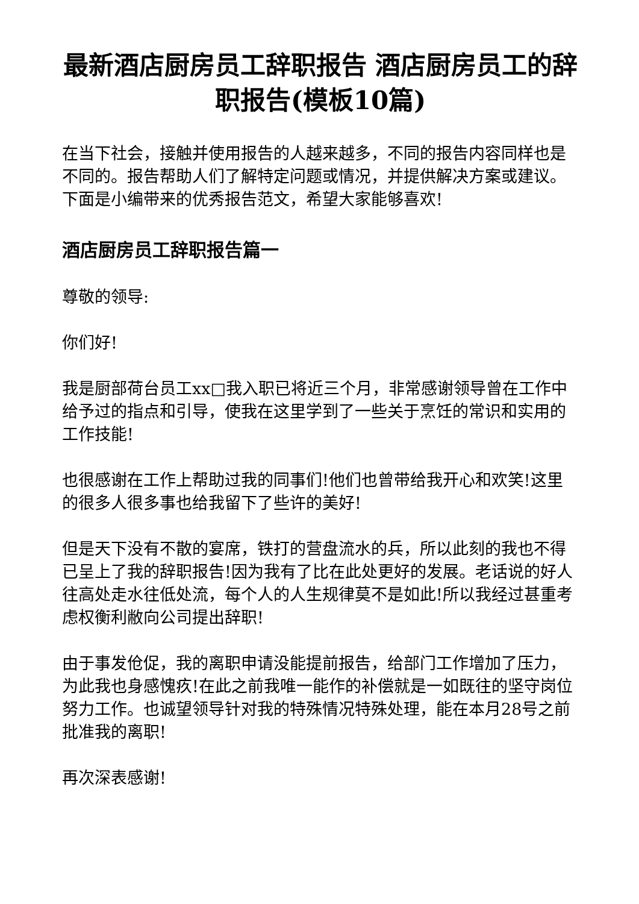最新酒店厨房员工辞职报告 酒店厨房员工的辞职报告(模板10篇)
在当下社会，接触并使用报告的人越来越多，不同的报告内容同样也是不同的。报告帮助人们了解特定问题或情况，并提供解决方案或建议。下面是小编带来的优秀报告范文，希望大家能够喜欢!
酒店厨房员工辞职报告篇一
尊敬的领导:
你们好!
我是厨部荷台员工xx□我入职已将近三个月，非常感谢领导曾在工作中给予过的指点和引导，使我在这里学到了一些关于烹饪的常识和实用的工作技能!
也很感谢在工作上帮助过我的同事们!他们也曾带给我开心和欢笑!这里的很多人很多事也给我留下了些许的美好!
但是天下没有不散的宴席，铁打的营盘流水的兵，所以此刻的我也不得已呈上了我的辞职报告!因为我有了比在此处更好的发展。老话说的好人往高处走水往低处流，每个人的人生规律莫不是如此!所以我经过甚重考虑权衡利敝向公司提出辞职!
由于事发伧促，我的离职申请没能提前报告，给部门工作增加了压力，为此我也身感愧疚!在此之前我唯一能作的补偿就是一如既往的坚守岗位努力工作。也诚望领导针对我的特殊情况特殊处理，能在本月28号之前批准我的离职!
再次深表感谢!